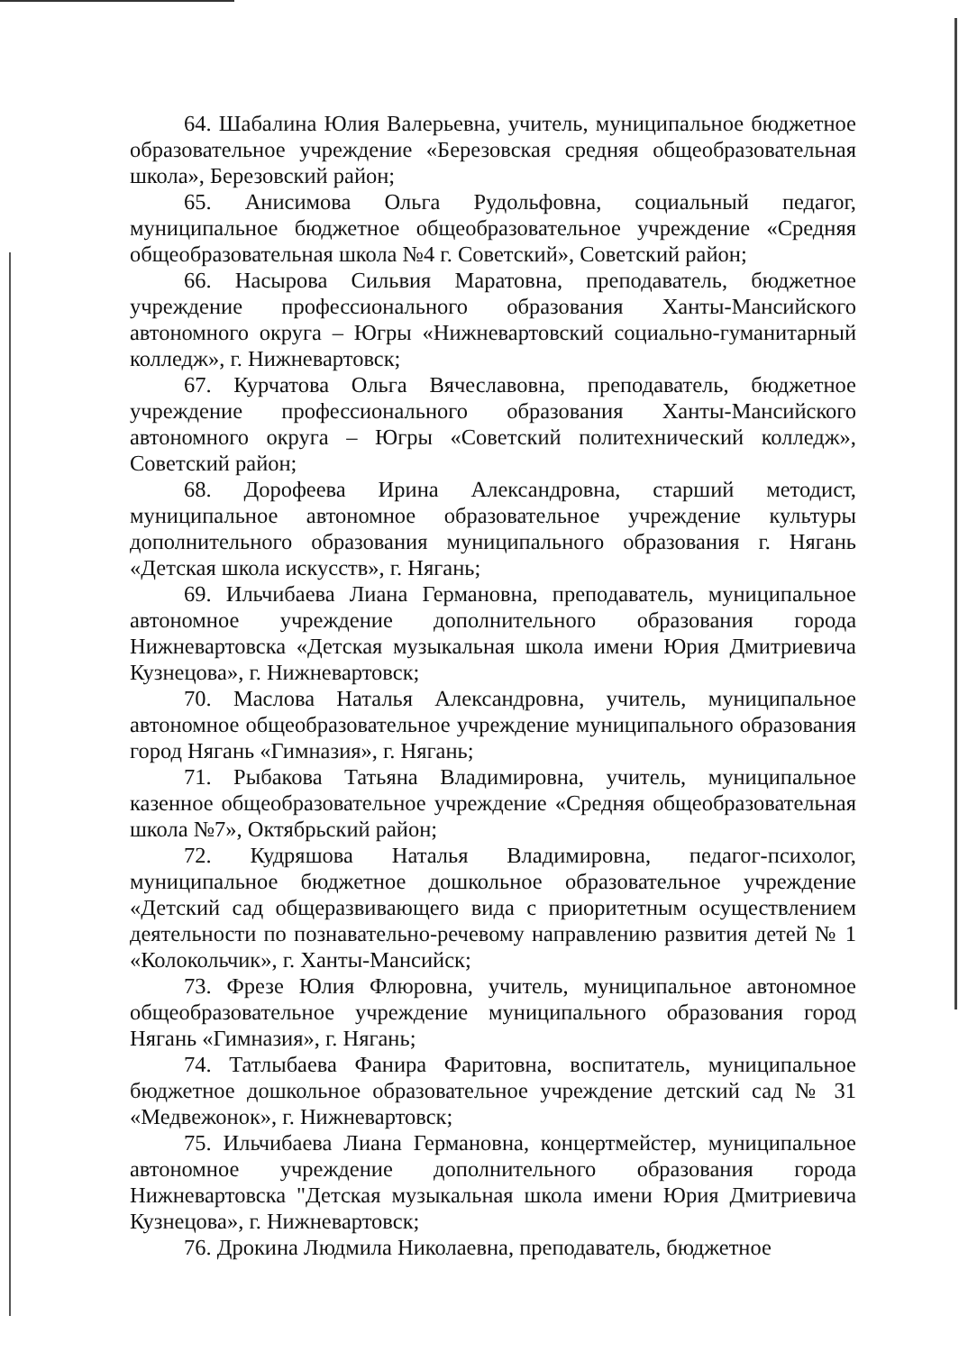64. Шабалина Юлия Валерьевна, учитель, муниципальное бюджетное образовательное учреждение «Березовская средняя общеобразовательная школа», Березовский район;
65. Анисимова Ольга Рудольфовна, социальный педагог, муниципальное бюджетное общеобразовательное учреждение «Средняя общеобразовательная школа №4 г. Советский», Советский район;
66. Насырова Сильвия Маратовна, преподаватель, бюджетное учреждение профессионального образования Ханты-Мансийского автономного округа – Югры «Нижневартовский социально-гуманитарный колледж», г. Нижневартовск;
67. Курчатова Ольга Вячеславовна, преподаватель, бюджетное учреждение профессионального образования Ханты-Мансийского автономного округа – Югры «Советский политехнический колледж», Советский район;
68. Дорофеева Ирина Александровна, старший методист, муниципальное автономное образовательное учреждение культуры дополнительного образования муниципального образования г. Нягань «Детская школа искусств», г. Нягань;
69. Ильчибаева Лиана Германовна, преподаватель, муниципальное автономное учреждение дополнительного образования города Нижневартовска «Детская музыкальная школа имени Юрия Дмитриевича Кузнецова», г. Нижневартовск;
70. Маслова Наталья Александровна, учитель, муниципальное автономное общеобразовательное учреждение муниципального образования город Нягань «Гимназия», г. Нягань;
71. Рыбакова Татьяна Владимировна, учитель, муниципальное казенное общеобразовательное учреждение «Средняя общеобразовательная школа №7», Октябрьский район;
72. Кудряшова Наталья Владимировна, педагог-психолог, муниципальное бюджетное дошкольное образовательное учреждение «Детский сад общеразвивающего вида с приоритетным осуществлением деятельности по познавательно-речевому направлению развития детей № 1 «Колокольчик», г. Ханты-Мансийск;
73. Фрезе Юлия Флюровна, учитель, муниципальное автономное общеобразовательное учреждение муниципального образования город Нягань «Гимназия», г. Нягань;
74. Татлыбаева Фанира Фаритовна, воспитатель, муниципальное бюджетное дошкольное образовательное учреждение детский сад № 31 «Медвежонок», г. Нижневартовск;
75. Ильчибаева Лиана Германовна, концертмейстер, муниципальное автономное учреждение дополнительного образования города Нижневартовска "Детская музыкальная школа имени Юрия Дмитриевича Кузнецова», г. Нижневартовск;
76. Дрокина Людмила Николаевна, преподаватель, бюджетное